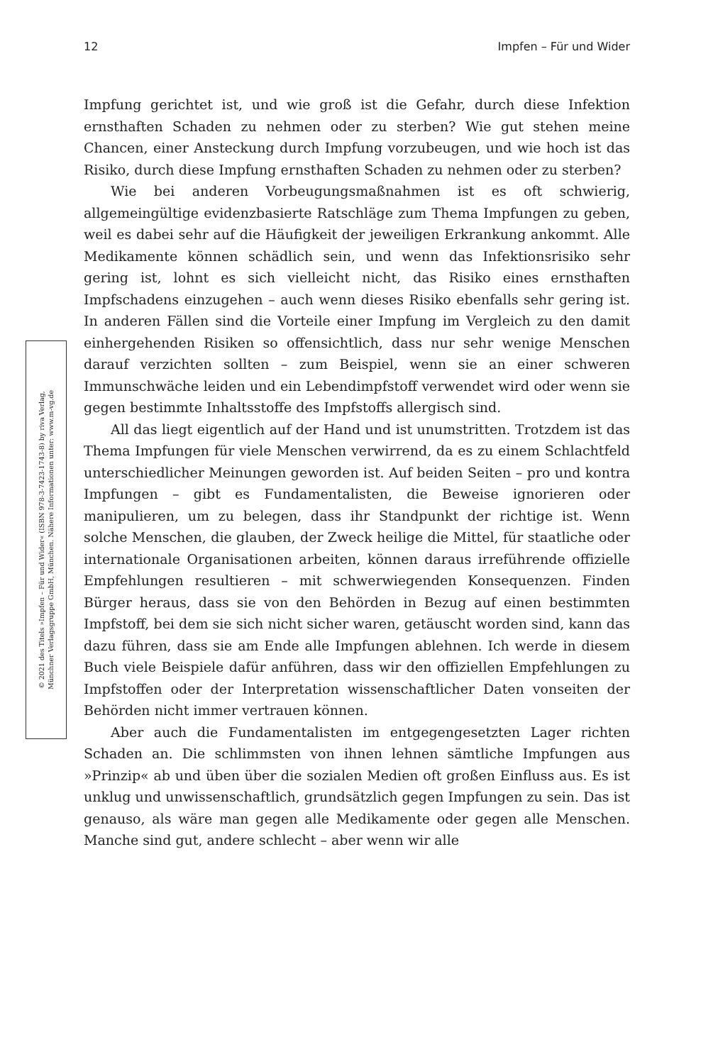12 Impfen – Für und Wider
© 2021 des Titels »Impfen – Für und Wider« (ISBN 978-3-7423-1743-8) by riva Verlag,
Münchner Verlagsgruppe GmbH, München. Nähere Informationen unter: www.m-vg.de
Impfung gerichtet ist, und wie groß ist die Gefahr, durch diese Infektion ernsthaften Schaden zu nehmen oder zu sterben? Wie gut stehen meine Chancen, einer Ansteckung durch Impfung vorzubeugen, und wie hoch ist das Risiko, durch diese Impfung ernsthaften Schaden zu nehmen oder zu sterben?
Wie bei anderen Vorbeugungsmaßnahmen ist es oft schwierig, allgemeingültige evidenzbasierte Ratschläge zum Thema Impfungen zu geben, weil es dabei sehr auf die Häufigkeit der jeweiligen Erkrankung ankommt. Alle Medikamente können schädlich sein, und wenn das Infektionsrisiko sehr gering ist, lohnt es sich vielleicht nicht, das Risiko eines ernsthaften Impfschadens einzugehen – auch wenn dieses Risiko ebenfalls sehr gering ist. In anderen Fällen sind die Vorteile einer Impfung im Vergleich zu den damit einhergehenden Risiken so offensichtlich, dass nur sehr wenige Menschen darauf verzichten sollten – zum Beispiel, wenn sie an einer schweren Immunschwäche leiden und ein Lebendimpfstoff verwendet wird oder wenn sie gegen bestimmte Inhaltsstoffe des Impfstoffs allergisch sind.
All das liegt eigentlich auf der Hand und ist unumstritten. Trotzdem ist das Thema Impfungen für viele Menschen verwirrend, da es zu einem Schlachtfeld unterschiedlicher Meinungen geworden ist. Auf beiden Seiten – pro und kontra Impfungen – gibt es Fundamentalisten, die Beweise ignorieren oder manipulieren, um zu belegen, dass ihr Standpunkt der richtige ist. Wenn solche Menschen, die glauben, der Zweck heilige die Mittel, für staatliche oder internationale Organisationen arbeiten, können daraus irreführende offizielle Empfehlungen resultieren – mit schwerwiegenden Konsequenzen. Finden Bürger heraus, dass sie von den Behörden in Bezug auf einen bestimmten Impfstoff, bei dem sie sich nicht sicher waren, getäuscht worden sind, kann das dazu führen, dass sie am Ende alle Impfungen ablehnen. Ich werde in diesem Buch viele Beispiele dafür anführen, dass wir den offiziellen Empfehlungen zu Impfstoffen oder der Interpretation wissenschaftlicher Daten vonseiten der Behörden nicht immer vertrauen können.
Aber auch die Fundamentalisten im entgegengesetzten Lager richten Schaden an. Die schlimmsten von ihnen lehnen sämtliche Impfungen aus »Prinzip« ab und üben über die sozialen Medien oft großen Einfluss aus. Es ist unklug und unwissenschaftlich, grundsätzlich gegen Impfungen zu sein. Das ist genauso, als wäre man gegen alle Medikamente oder gegen alle Menschen. Manche sind gut, andere schlecht – aber wenn wir alle